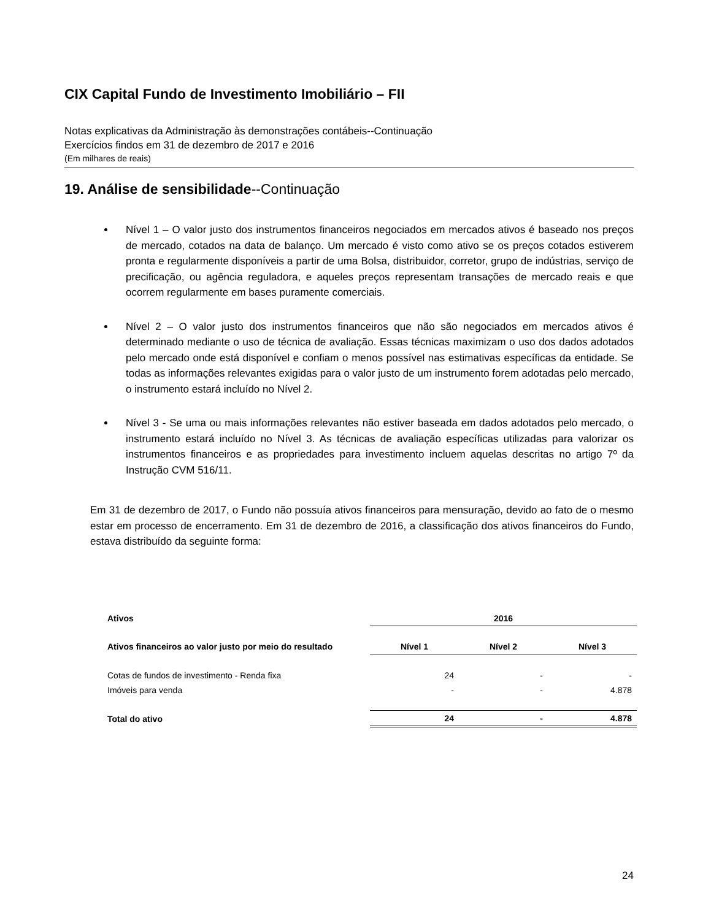CIX Capital Fundo de Investimento Imobiliário – FII
Notas explicativas da Administração às demonstrações contábeis--Continuação
Exercícios findos em 31 de dezembro de 2017 e 2016
(Em milhares de reais)
19. Análise de sensibilidade--Continuação
Nível 1 – O valor justo dos instrumentos financeiros negociados em mercados ativos é baseado nos preços de mercado, cotados na data de balanço. Um mercado é visto como ativo se os preços cotados estiverem pronta e regularmente disponíveis a partir de uma Bolsa, distribuidor, corretor, grupo de indústrias, serviço de precificação, ou agência reguladora, e aqueles preços representam transações de mercado reais e que ocorrem regularmente em bases puramente comerciais.
Nível 2 – O valor justo dos instrumentos financeiros que não são negociados em mercados ativos é determinado mediante o uso de técnica de avaliação. Essas técnicas maximizam o uso dos dados adotados pelo mercado onde está disponível e confiam o menos possível nas estimativas específicas da entidade. Se todas as informações relevantes exigidas para o valor justo de um instrumento forem adotadas pelo mercado, o instrumento estará incluído no Nível 2.
Nível 3 - Se uma ou mais informações relevantes não estiver baseada em dados adotados pelo mercado, o instrumento estará incluído no Nível 3. As técnicas de avaliação específicas utilizadas para valorizar os instrumentos financeiros e as propriedades para investimento incluem aquelas descritas no artigo 7º da Instrução CVM 516/11.
Em 31 de dezembro de 2017, o Fundo não possuía ativos financeiros para mensuração, devido ao fato de o mesmo estar em processo de encerramento. Em 31 de dezembro de 2016, a classificação dos ativos financeiros do Fundo, estava distribuído da seguinte forma:
| Ativos | 2016 | | |
| Ativos financeiros ao valor justo por meio do resultado | Nível 1 | Nível 2 | Nível 3 |
| Cotas de fundos de investimento - Renda fixa | 24 | - | - |
| Imóveis para venda | - | - | 4.878 |
| Total do ativo | 24 | - | 4.878 |
24